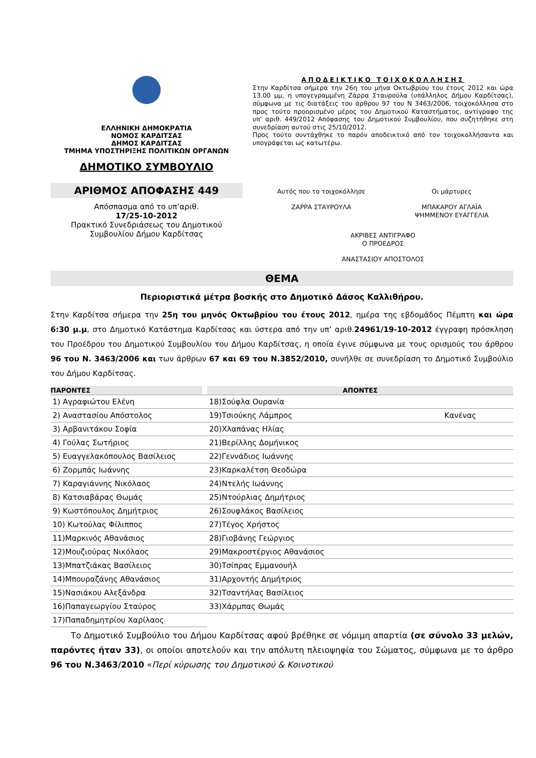ΕΛΛΗΝΙΚΗ ΔΗΜΟΚΡΑΤΙΑ
ΝΟΜΟΣ ΚΑΡΔΙΤΣΑΣ
ΔΗΜΟΣ ΚΑΡΔΙΤΣΑΣ
ΤΜΗΜΑ ΥΠΟΣΤΗΡΙΞΗΣ ΠΟΛΙΤΙΚΩΝ ΟΡΓΑΝΩΝ
ΔΗΜΟΤΙΚΟ ΣΥΜΒΟΥΛΙΟ
ΑΡΙΘΜΟΣ ΑΠΟΦΑΣΗΣ 449
Απόσπασμα από το υπ’αριθ.
17/25-10-2012
Πρακτικό Συνεδριάσεως του Δημοτικού Συμβουλίου Δήμου Καρδίτσας
ΑΠΟΔΕΙΚΤΙΚΟ ΤΟΙΧΟΚΟΛΛΗΣΗΣ
Στην Καρδίτσα σήμερα την 26η του μήνα Οκτωβρίου του έτους 2012 και ώρα 13.00 μμ, η υπογεγραμμένη Ζάρρα Σταυρούλα (υπάλληλος Δήμου Καρδίτσας), σύμφωνα με τις διατάξεις του άρθρου 97 του Ν 3463/2006, τοιχοκόλλησα στο προς τούτο προορισμένο μέρος του Δημοτικού Καταστήματος, αντίγραφο της υπ’ αριθ. 449/2012 Απόφασης του Δημοτικού Συμβουλίου, που συζητήθηκε στη συνεδρίαση αυτού στις 25/10/2012.
Προς τούτο συντάχθηκε το παρόν αποδεικτικό από τον τοιχοκολλήσαντα και υπογράφεται ως κατωτέρω.
Αυτός που το τοιχοκόλλησε
ΖΑΡΡΑ ΣΤΑΥΡΟΥΛΑ
Οι μάρτυρες
ΜΠΑΚΑΡΟΥ ΑΓΛΑΪΑ
ΨΗΜΜΕΝΟΥ ΕΥΑΓΓΕΛΙΑ
ΑΚΡΙΒΕΣ ΑΝΤΙΓΡΑΦΟ
Ο ΠΡΟΕΔΡΟΣ
ΑΝΑΣΤΑΣΙΟΥ ΑΠΟΣΤΟΛΟΣ
ΘΕΜΑ
Περιοριστικά μέτρα βοσκής στο Δημοτικό Δάσος Καλλιθήρου.
Στην Καρδίτσα σήμερα την 25η του μηνός Οκτωβρίου του έτους 2012, ημέρα της εβδομάδος Πέμπτη και ώρα 6:30 μ.μ, στο Δημοτικό Κατάστημα Καρδίτσας και ύστερα από την υπ’ αριθ.24961/19-10-2012 έγγραφη πρόσκληση του Προέδρου του Δημοτικού Συμβουλίου του Δήμου Καρδίτσας, η οποία έγινε σύμφωνα με τους ορισμούς του άρθρου 96 του Ν. 3463/2006 και των άρθρων 67 και 69 του Ν.3852/2010, συνήλθε σε συνεδρίαση το Δημοτικό Συμβούλιο του Δήμου Καρδίτσας.
| ΠΑΡΟΝΤΕΣ | | ΑΠΟΝΤΕΣ | |
| --- | --- | --- | --- |
| 1) Αγραφιώτου Ελένη | | 18)Σούφλα Ουρανία | |
| 2) Αναστασίου Απόστολος | | 19)Τσιούκης Λάμπρος | Κανένας |
| 3) Αρβανιτάκου Σοφία | | 20)Χλαπάνας Ηλίας | |
| 4) Γούλας Σωτήριος | | 21)Βερίλλης Δομήνικος | |
| 5) Ευαγγελακόπουλος Βασίλειος | | 22)Γεννάδιος Ιωάννης | |
| 6) Ζορμπάς Ιωάννης | | 23)Καρκαλέτση Θεοδώρα | |
| 7) Καραγιάννης Νικόλαος | | 24)Ντελής Ιωάννης | |
| 8) Κατσιαβάρας Θωμάς | | 25)Ντούρλιας Δημήτριος | |
| 9) Κωστόπουλος Δημήτριος | | 26)Σουφλάκος Βασίλειος | |
| 10) Κωτούλας Φίλιππος | | 27)Τέγος Χρήστος | |
| 11)Μαρκινός Αθανάσιος | | 28)Γιοβάνης Γεώργιος | |
| 12)Μουζιούρας Νικόλαος | | 29)Μακροστέργιος Αθανάσιος | |
| 13)Μπατζιάκας Βασίλειος | | 30)Τσίπρας Εμμανουήλ | |
| 14)Μπουραζάνης Αθανάσιος | | 31)Αρχοντής Δημήτριος | |
| 15)Νασιάκου Αλεξάνδρα | | 32)Τσαντήλας Βασίλειος | |
| 16)Παπαγεωργίου Σταύρος | | 33)Χάρμπας Θωμάς | |
| 17)Παπαδημητρίου Χαρίλαος | | | |
Το Δημοτικό Συμβούλιο του Δήμου Καρδίτσας αφού βρέθηκε σε νόμιμη απαρτία (σε σύνολο 33 μελών, παρόντες ήταν 33), οι οποίοι αποτελούν και την απόλυτη πλειοψηφία του Σώματος, σύμφωνα με το άρθρο 96 του Ν.3463/2010 «Περί κύρωσης του Δημοτικού & Κοινοτικού